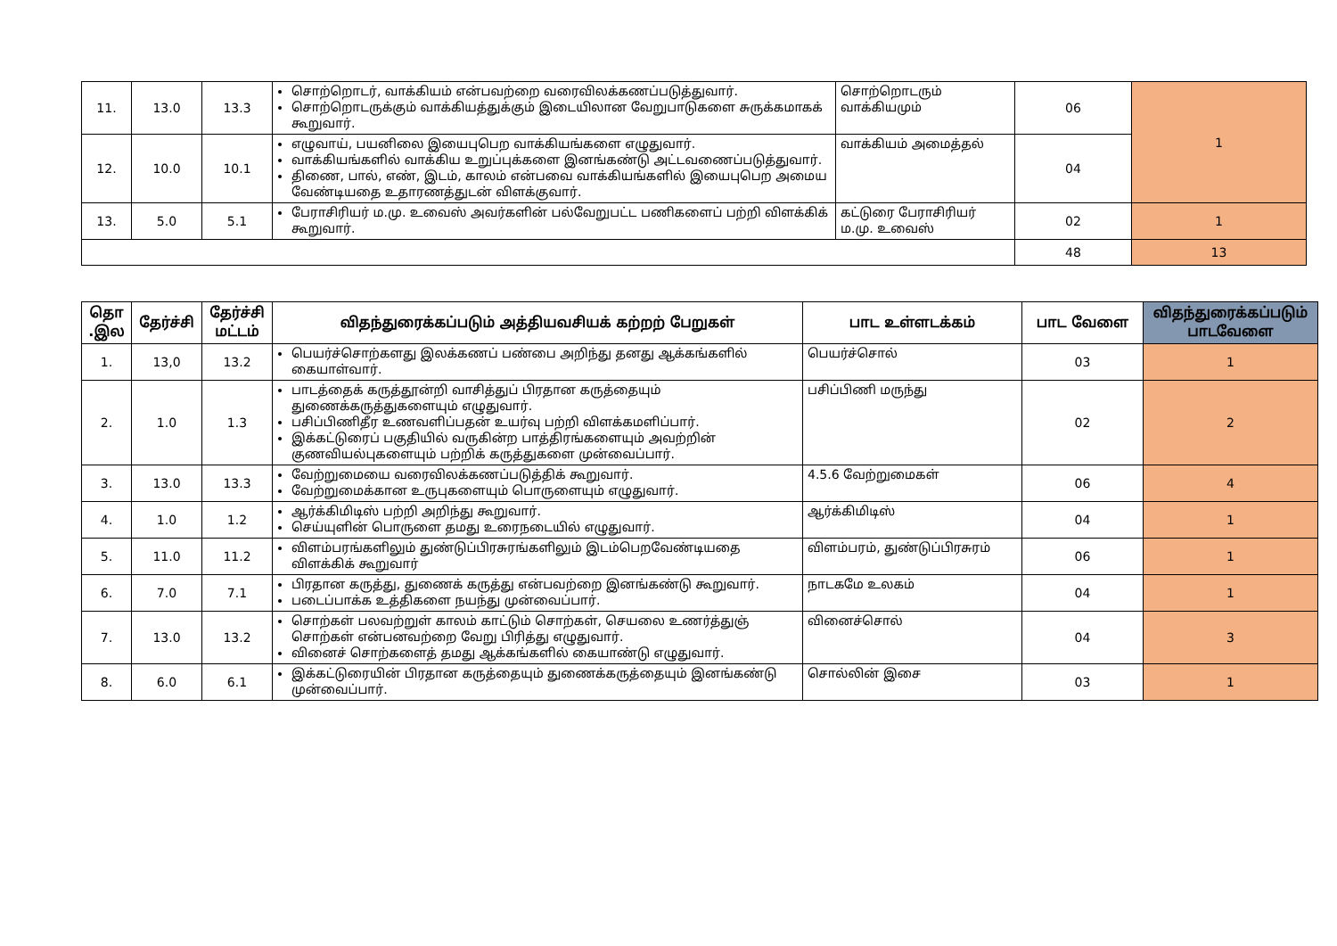| 11. | 13.0 | 13.3 | சொற்றொடர், வாக்கியம் என்பவற்றை வரைவிலக்கணப்படுத்துவார். சொற்றொடருக்கும் வாக்கியத்துக்கும் இடையிலான வேறுபாடுகளை சுருக்கமாகக் கூறுவார். | சொற்றொடரும் வாக்கியமும் | 06 | 1 |
| 12. | 10.0 | 10.1 | எழுவாய், பயனிலை இயைபுபெற வாக்கியங்களை எழுதுவார். வாக்கியங்களில் வாக்கிய உறுப்புக்களை இனங்கண்டு அட்டவணைப்படுத்துவார். திணை, பால், எண், இடம், காலம் என்பவை வாக்கியங்களில் இயைபுபெற அமைய வேண்டியதை உதாரணத்துடன் விளக்குவார். | வாக்கியம் அமைத்தல் | 04 | |
| 13. | 5.0 | 5.1 | பேராசிரியர் ம.மு. உவைஸ் அவர்களின் பல்வேறுபட்ட பணிகளைப் பற்றி விளக்கிக் கூறுவார். | கட்டுரை பேராசிரியர் ம.மு. உவைஸ் | 02 | 1 |
| | | | | | 48 | 13 |
| தொ .இல | தேர்ச்சி | தேர்ச்சி மட்டம் | விதந்துரைக்கப்படும் அத்தியவசியக் கற்றற் பேறுகள் | பாட உள்ளடக்கம் | பாட வேளை | விதந்துரைக்கப்படும் பாடவேளை |
| --- | --- | --- | --- | --- | --- | --- |
| 1. | 13,0 | 13.2 | பெயர்ச்சொற்களது இலக்கணப் பண்பை அறிந்து தனது ஆக்கங்களில் கையாள்வார். | பெயர்ச்சொல் | 03 | 1 |
| 2. | 1.0 | 1.3 | பாடத்தைக் கருத்தூன்றி வாசித்துப் பிரதான கருத்தையும் துணைக்கருத்துகளையும் எழுதுவார். பசிப்பிணிதீர உணவளிப்பதன் உயர்வு பற்றி விளக்கமளிப்பார். இக்கட்டுரைப் பகுதியில் வருகின்ற பாத்திரங்களையும் அவற்றின் குணவியல்புகளையும் பற்றிக் கருத்துகளை முன்வைப்பார். | பசிப்பிணி மருந்து | 02 | 2 |
| 3. | 13.0 | 13.3 | வேற்றுமையை வரைவிலக்கணப்படுத்திக் கூறுவார். வேற்றுமைக்கான உருபுகளையும் பொருளையும் எழுதுவார். | 4.5.6 வேற்றுமைகள் | 06 | 4 |
| 4. | 1.0 | 1.2 | ஆர்க்கிமிடிஸ் பற்றி அறிந்து கூறுவார். செய்யுளின் பொருளை தமது உரைநடையில் எழுதுவார். | ஆர்க்கிமிடிஸ் | 04 | 1 |
| 5. | 11.0 | 11.2 | விளம்பரங்களிலும் துண்டுப்பிரசுரங்களிலும் இடம்பெறவேண்டியதை விளக்கிக் கூறுவார் | விளம்பரம், துண்டுப்பிரசுரம் | 06 | 1 |
| 6. | 7.0 | 7.1 | பிரதான கருத்து, துணைக் கருத்து என்பவற்றை இனங்கண்டு கூறுவார். படைப்பாக்க உத்திகளை நயந்து முன்வைப்பார். | நாடகமே உலகம் | 04 | 1 |
| 7. | 13.0 | 13.2 | சொற்கள் பலவற்றுள் காலம் காட்டும் சொற்கள், செயலை உணர்த்துஞ் சொற்கள் என்பனவற்றை வேறு பிரித்து எழுதுவார். வினைச் சொற்களைத் தமது ஆக்கங்களில் கையாண்டு எழுதுவார். | வினைச்சொல் | 04 | 3 |
| 8. | 6.0 | 6.1 | இக்கட்டுரையின் பிரதான கருத்தையும் துணைக்கருத்தையும் இனங்கண்டு முன்வைப்பார். | சொல்லின் இசை | 03 | 1 |